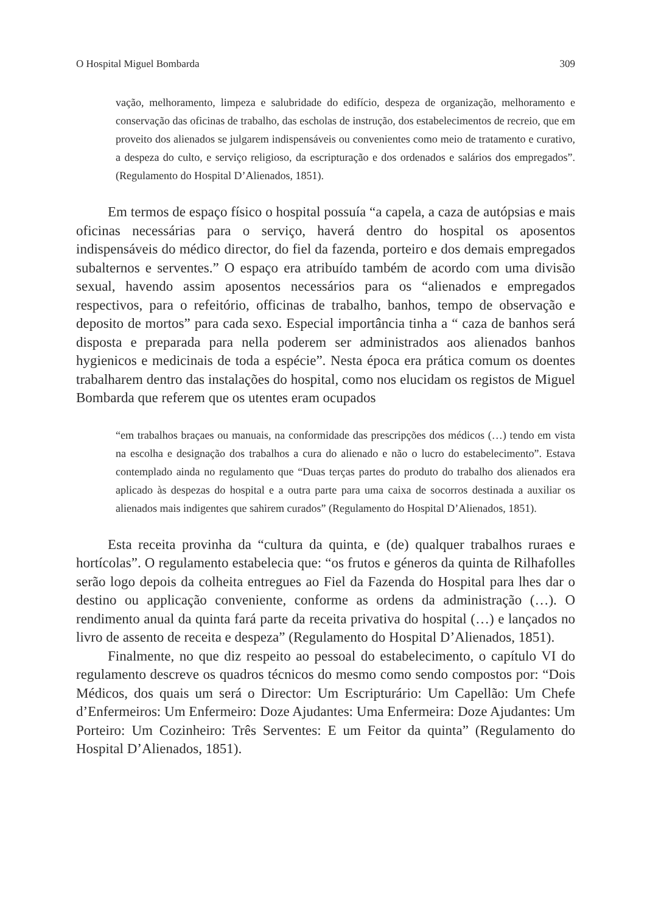O Hospital Miguel Bombarda 309
vação, melhoramento, limpeza e salubridade do edifício, despeza de organização, melhoramento e conservação das oficinas de trabalho, das escholas de instrução, dos estabelecimentos de recreio, que em proveito dos alienados se julgarem indispensáveis ou convenientes como meio de tratamento e curativo, a despeza do culto, e serviço religioso, da escripturação e dos ordenados e salários dos empregados”. (Regulamento do Hospital D’Alienados, 1851).
Em termos de espaço físico o hospital possuía “a capela, a caza de autópsias e mais oficinas necessárias para o serviço, haverá dentro do hospital os aposentos indispensáveis do médico director, do fiel da fazenda, porteiro e dos demais empregados subalternos e serventes.” O espaço era atribuído também de acordo com uma divisão sexual, havendo assim aposentos necessários para os “alienados e empregados respectivos, para o refeitório, officinas de trabalho, banhos, tempo de observação e deposito de mortos” para cada sexo. Especial importância tinha a “ caza de banhos será disposta e preparada para nella poderem ser administrados aos alienados banhos hygienicos e medicinais de toda a espécie”. Nesta época era prática comum os doentes trabalharem dentro das instalações do hospital, como nos elucidam os registos de Miguel Bombarda que referem que os utentes eram ocupados
“em trabalhos braçaes ou manuais, na conformidade das prescripções dos médicos (…) tendo em vista na escolha e designação dos trabalhos a cura do alienado e não o lucro do estabelecimento”. Estava contemplado ainda no regulamento que “Duas terças partes do produto do trabalho dos alienados era aplicado às despezas do hospital e a outra parte para uma caixa de socorros destinada a auxiliar os alienados mais indigentes que sahirem curados” (Regulamento do Hospital D’Alienados, 1851).
Esta receita provinha da “cultura da quinta, e (de) qualquer trabalhos ruraes e hortícolas”. O regulamento estabelecia que: “os frutos e géneros da quinta de Rilhafolles serão logo depois da colheita entregues ao Fiel da Fazenda do Hospital para lhes dar o destino ou applicação conveniente, conforme as ordens da administração (…). O rendimento anual da quinta fará parte da receita privativa do hospital (…) e lançados no livro de assento de receita e despeza” (Regulamento do Hospital D’Alienados, 1851).
Finalmente, no que diz respeito ao pessoal do estabelecimento, o capítulo VI do regulamento descreve os quadros técnicos do mesmo como sendo compostos por: “Dois Médicos, dos quais um será o Director: Um Escripturário: Um Capellão: Um Chefe d’Enfermeiros: Um Enfermeiro: Doze Ajudantes: Uma Enfermeira: Doze Ajudantes: Um Porteiro: Um Cozinheiro: Três Serventes: E um Feitor da quinta” (Regulamento do Hospital D’Alienados, 1851).